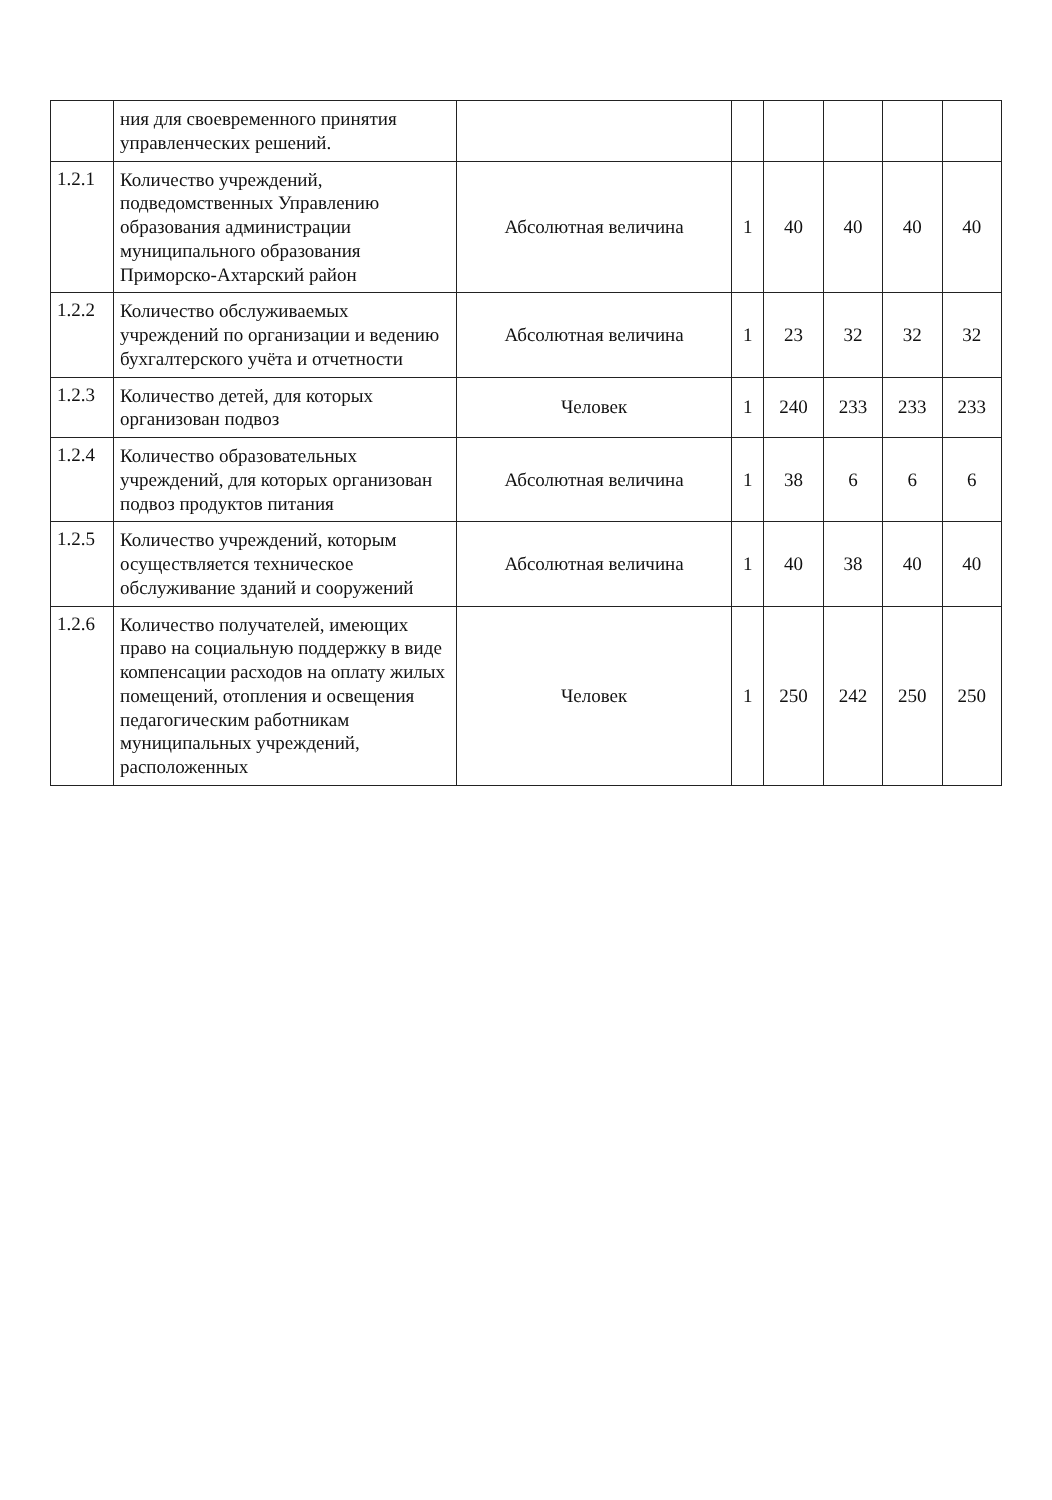| | ния для своевременного принятия управленческих решений. | | | | | | |
| 1.2.1 | Количество учреждений, подведомственных Управлению образования администрации муниципального образования Приморско-Ахтарский район | Абсолютная величина | 1 | 40 | 40 | 40 | 40 |
| 1.2.2 | Количество обслуживаемых учреждений по организации и ведению бухгалтерского учёта и отчетности | Абсолютная величина | 1 | 23 | 32 | 32 | 32 |
| 1.2.3 | Количество детей, для которых организован подвоз | Человек | 1 | 240 | 233 | 233 | 233 |
| 1.2.4 | Количество образовательных учреждений, для которых организован подвоз продуктов питания | Абсолютная величина | 1 | 38 | 6 | 6 | 6 |
| 1.2.5 | Количество учреждений, которым осуществляется техническое обслуживание зданий и сооружений | Абсолютная величина | 1 | 40 | 38 | 40 | 40 |
| 1.2.6 | Количество получателей, имеющих право на социальную поддержку в виде компенсации расходов на оплату жилых помещений, отопления и освещения педагогическим работникам муниципальных учреждений, расположенных | Человек | 1 | 250 | 242 | 250 | 250 |